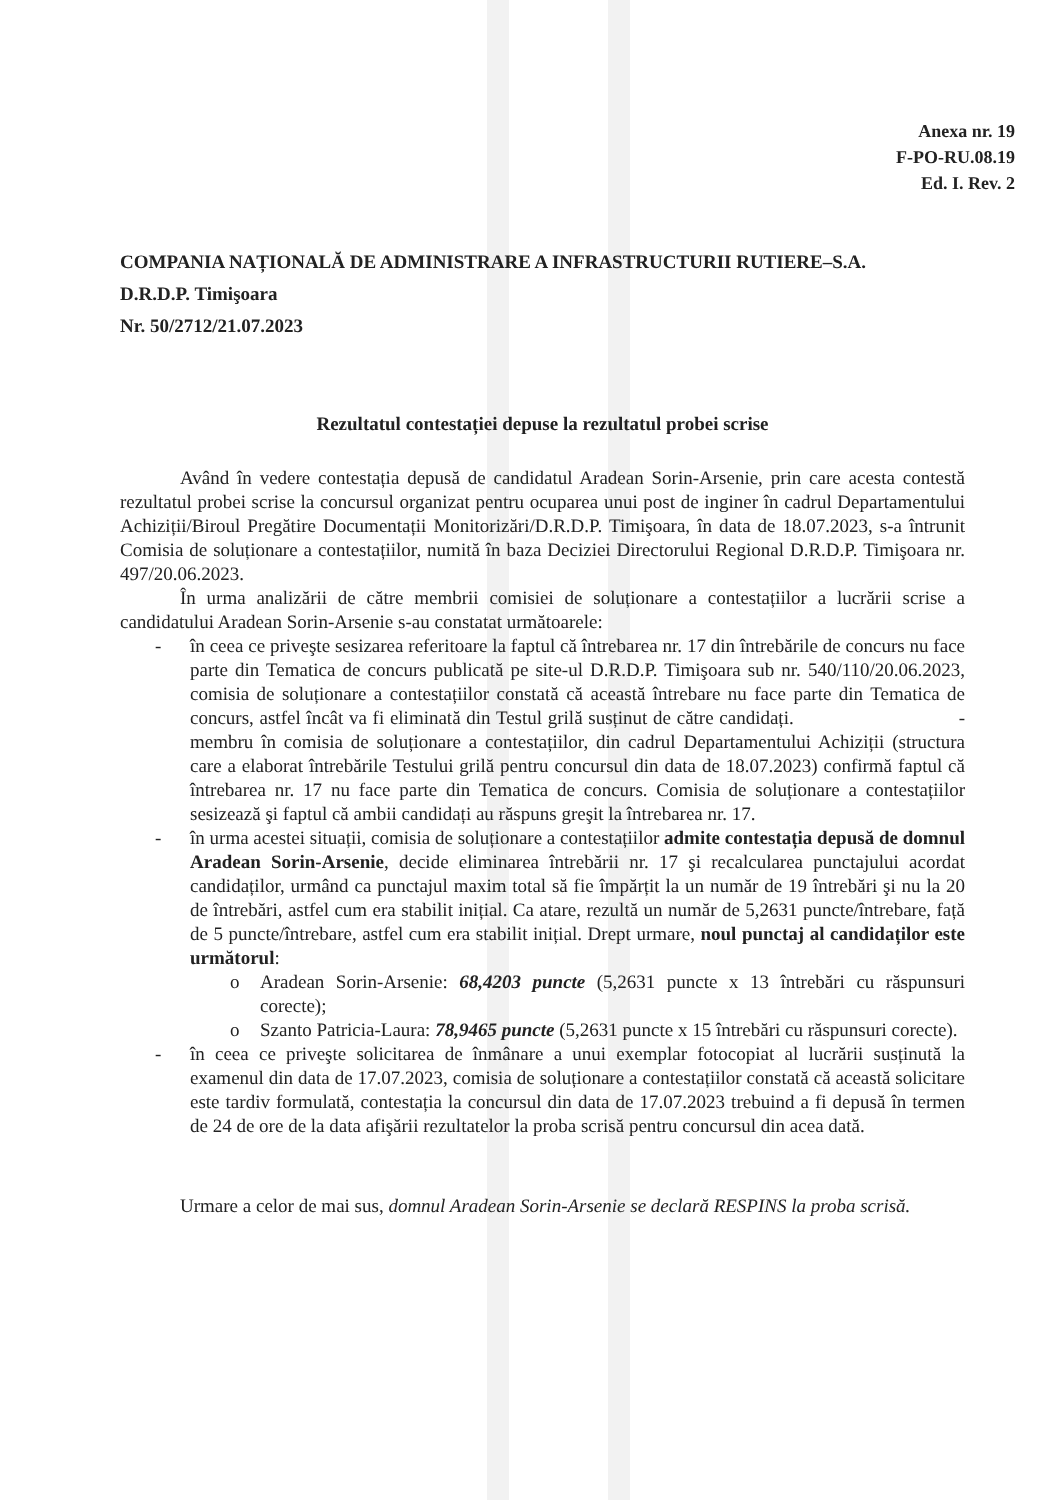Anexa nr. 19
F-PO-RU.08.19
Ed. I. Rev. 2
COMPANIA NAȚIONALĂ DE ADMINISTRARE A INFRASTRUCTURII RUTIERE–S.A.
D.R.D.P. Timişoara
Nr. 50/2712/21.07.2023
Rezultatul contestației depuse la rezultatul probei scrise
Având în vedere contestația depusă de candidatul Aradean Sorin-Arsenie, prin care acesta contestă rezultatul probei scrise la concursul organizat pentru ocuparea unui post de inginer în cadrul Departamentului Achiziții/Biroul Pregătire Documentații Monitorizări/D.R.D.P. Timişoara, în data de 18.07.2023, s-a întrunit Comisia de soluționare a contestațiilor, numită în baza Deciziei Directorului Regional D.R.D.P. Timişoara nr. 497/20.06.2023.
În urma analizării de către membrii comisiei de soluționare a contestațiilor a lucrării scrise a candidatului Aradean Sorin-Arsenie s-au constatat următoarele:
- în ceea ce priveşte sesizarea referitoare la faptul că întrebarea nr. 17 din întrebările de concurs nu face parte din Tematica de concurs publicată pe site-ul D.R.D.P. Timişoara sub nr. 540/110/20.06.2023, comisia de soluționare a contestațiilor constată că această întrebare nu face parte din Tematica de concurs, astfel încât va fi eliminată din Testul grilă susținut de către candidați. - membru în comisia de soluționare a contestațiilor, din cadrul Departamentului Achiziții (structura care a elaborat întrebările Testului grilă pentru concursul din data de 18.07.2023) confirmă faptul că întrebarea nr. 17 nu face parte din Tematica de concurs. Comisia de soluționare a contestațiilor sesizează şi faptul că ambii candidați au răspuns greşit la întrebarea nr. 17.
- în urma acestei situații, comisia de soluționare a contestațiilor admite contestația depusă de domnul Aradean Sorin-Arsenie, decide eliminarea întrebării nr. 17 şi recalcularea punctajului acordat candidaților, urmând ca punctajul maxim total să fie împărțit la un număr de 19 întrebări şi nu la 20 de întrebări, astfel cum era stabilit inițial. Ca atare, rezultă un număr de 5,2631 puncte/întrebare, față de 5 puncte/întrebare, astfel cum era stabilit inițial. Drept urmare, noul punctaj al candidaților este următorul:
o Aradean Sorin-Arsenie: 68,4203 puncte (5,2631 puncte x 13 întrebări cu răspunsuri corecte);
o Szanto Patricia-Laura: 78,9465 puncte (5,2631 puncte x 15 întrebări cu răspunsuri corecte).
- în ceea ce priveşte solicitarea de înmânare a unui exemplar fotocopiat al lucrării susținută la examenul din data de 17.07.2023, comisia de soluționare a contestațiilor constată că această solicitare este tardiv formulată, contestația la concursul din data de 17.07.2023 trebuind a fi depusă în termen de 24 de ore de la data afişării rezultatelor la proba scrisă pentru concursul din acea dată.
Urmare a celor de mai sus, domnul Aradean Sorin-Arsenie se declară RESPINS la proba scrisă.